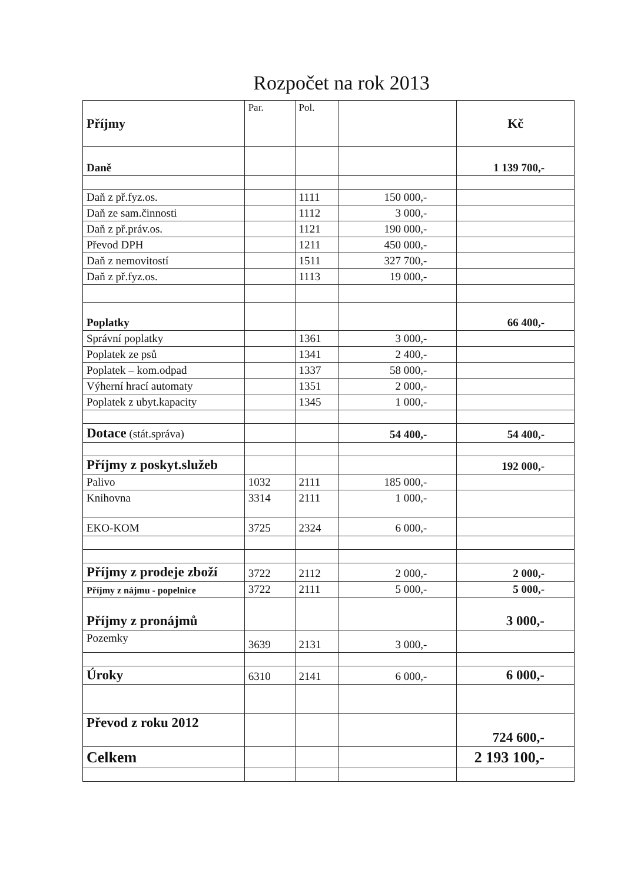Rozpočet na rok 2013
| Příjmy | Par. | Pol. | | Kč |
| Daně | | | | 1 139 700,- |
| Daň z př.fyz.os. | | 1111 | 150 000,- | |
| Daň ze sam.činnosti | | 1112 | 3 000,- | |
| Daň z př.práv.os. | | 1121 | 190 000,- | |
| Převod DPH | | 1211 | 450 000,- | |
| Daň z nemovitostí | | 1511 | 327 700,- | |
| Daň z př.fyz.os. | | 1113 | 19 000,- | |
| Poplatky | | | | 66 400,- |
| Správní poplatky | | 1361 | 3 000,- | |
| Poplatek ze psů | | 1341 | 2 400,- | |
| Poplatek – kom.odpad | | 1337 | 58 000,- | |
| Výherní hrací automaty | | 1351 | 2 000,- | |
| Poplatek z ubyt.kapacity | | 1345 | 1 000,- | |
| Dotace (stát.správa) | | | 54 400,- | 54 400,- |
| Příjmy z poskyt.služeb | | | | 192 000,- |
| Palivo | 1032 | 2111 | 185 000,- | |
| Knihovna | 3314 | 2111 | 1 000,- | |
| EKO-KOM | 3725 | 2324 | 6 000,- | |
| Příjmy z prodeje zboží | 3722 | 2112 | 2 000,- | 2 000,- |
| Příjmy z nájmu - popelnice | 3722 | 2111 | 5 000,- | 5 000,- |
| Příjmy z pronájmů | | | | 3 000,- |
| Pozemky | 3639 | 2131 | 3 000,- | |
| Úroky | 6310 | 2141 | 6 000,- | 6 000,- |
| Převod z roku 2012 | | | | 724 600,- |
| Celkem | | | | 2 193 100,- |